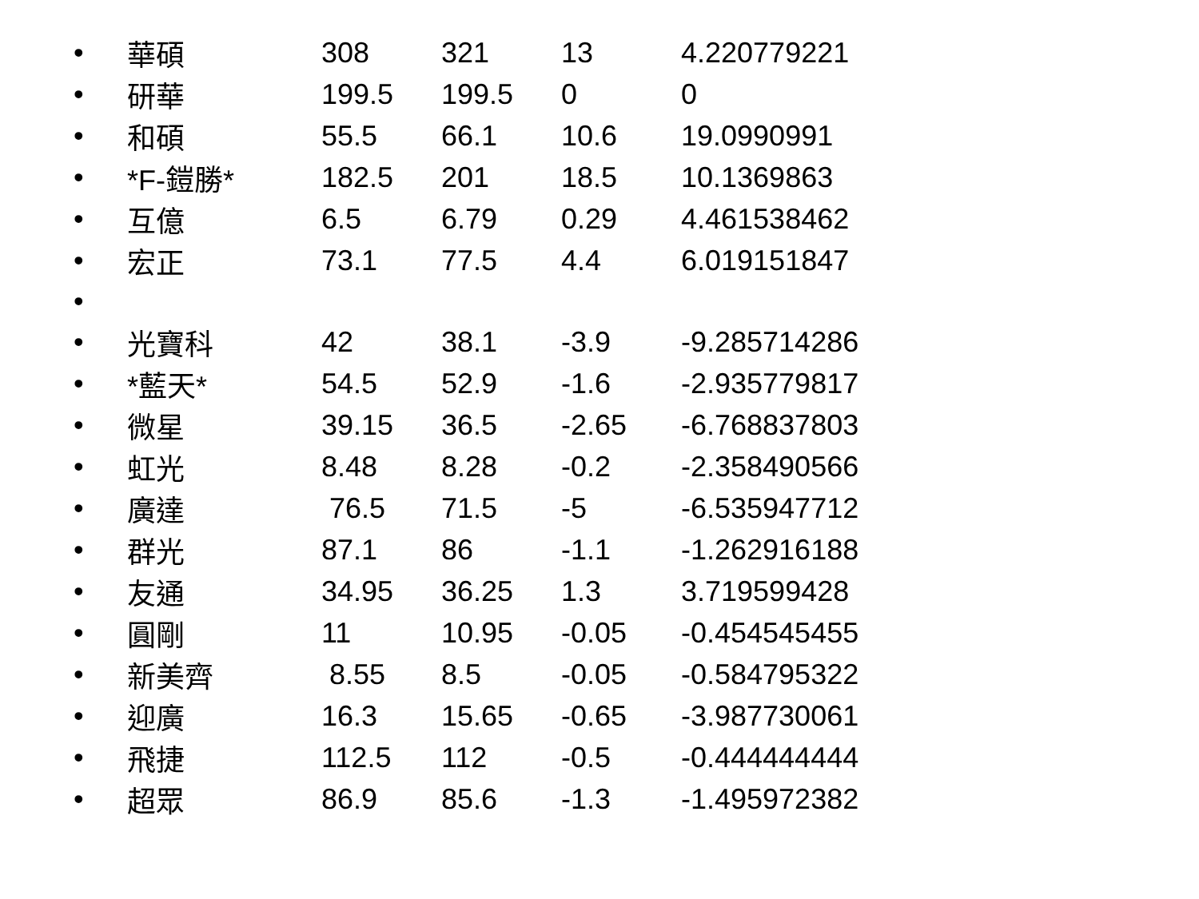| • | 華碩 | 308 | 321 | 13 | 4.220779221 |
| • | 研華 | 199.5 | 199.5 | 0 | 0 |
| • | 和碩 | 55.5 | 66.1 | 10.6 | 19.0990991 |
| • | *F-鎧勝* | 182.5 | 201 | 18.5 | 10.1369863 |
| • | 互億 | 6.5 | 6.79 | 0.29 | 4.461538462 |
| • | 宏正 | 73.1 | 77.5 | 4.4 | 6.019151847 |
| • | | | | | |
| • | 光寶科 | 42 | 38.1 | -3.9 | -9.285714286 |
| • | *藍天* | 54.5 | 52.9 | -1.6 | -2.935779817 |
| • | 微星 | 39.15 | 36.5 | -2.65 | -6.768837803 |
| • | 虹光 | 8.48 | 8.28 | -0.2 | -2.358490566 |
| • | 廣達 | 76.5 | 71.5 | -5 | -6.535947712 |
| • | 群光 | 87.1 | 86 | -1.1 | -1.262916188 |
| • | 友通 | 34.95 | 36.25 | 1.3 | 3.719599428 |
| • | 圓剛 | 11 | 10.95 | -0.05 | -0.454545455 |
| • | 新美齊 | 8.55 | 8.5 | -0.05 | -0.584795322 |
| • | 迎廣 | 16.3 | 15.65 | -0.65 | -3.987730061 |
| • | 飛捷 | 112.5 | 112 | -0.5 | -0.444444444 |
| • | 超眾 | 86.9 | 85.6 | -1.3 | -1.495972382 |